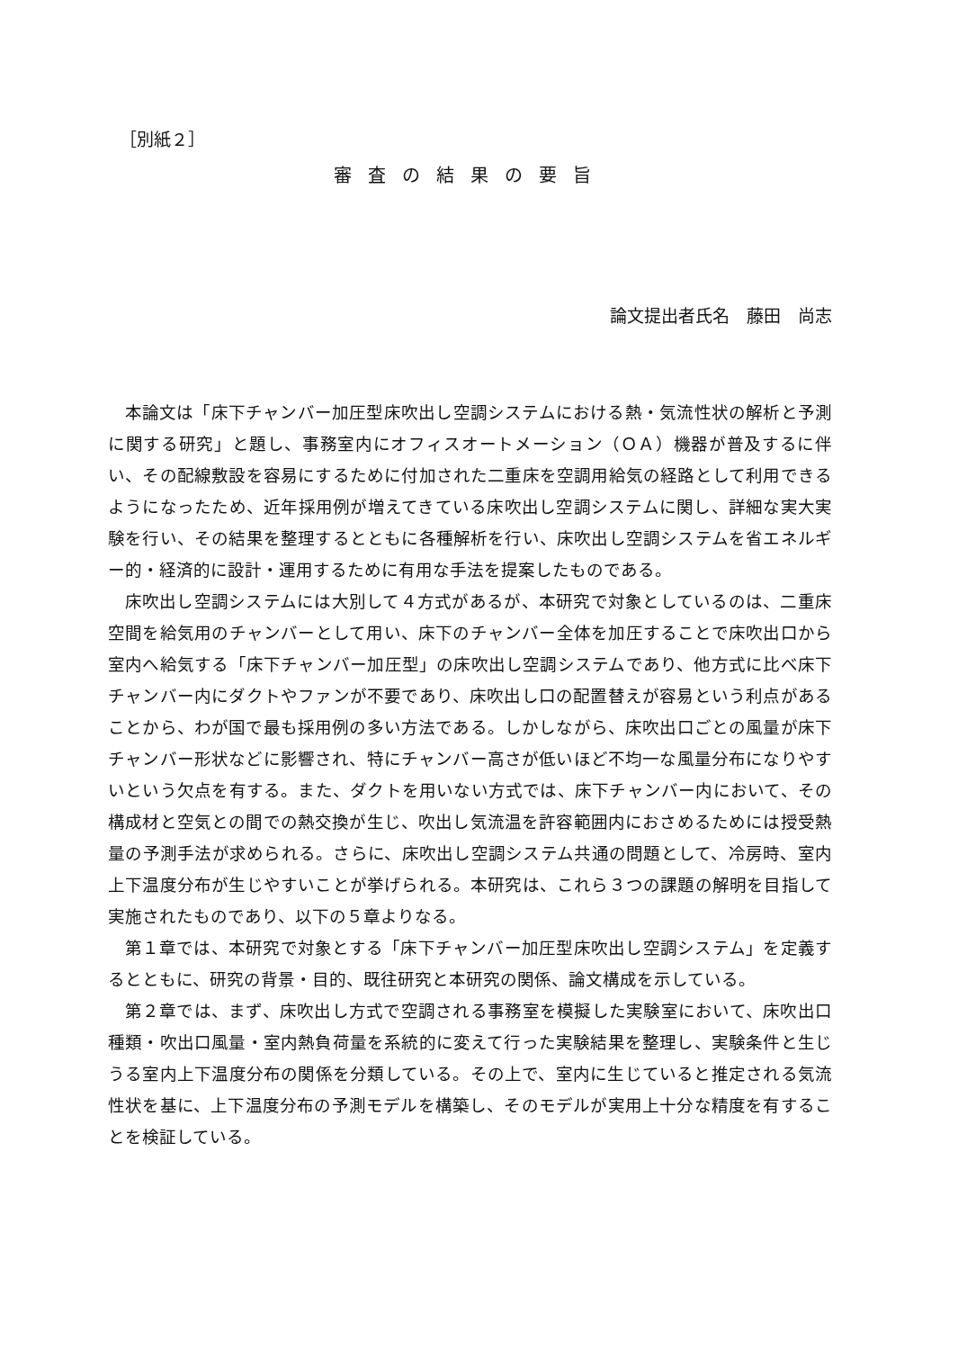［別紙２］
審査の結果の要旨
論文提出者氏名　藤田　尚志
本論文は「床下チャンバー加圧型床吹出し空調システムにおける熱・気流性状の解析と予測に関する研究」と題し、事務室内にオフィスオートメーション（ＯＡ）機器が普及するに伴い、その配線敷設を容易にするために付加された二重床を空調用給気の経路として利用できるようになったため、近年採用例が増えてきている床吹出し空調システムに関し、詳細な実大実験を行い、その結果を整理するとともに各種解析を行い、床吹出し空調システムを省エネルギー的・経済的に設計・運用するために有用な手法を提案したものである。
床吹出し空調システムには大別して４方式があるが、本研究で対象としているのは、二重床空間を給気用のチャンバーとして用い、床下のチャンバー全体を加圧することで床吹出口から室内へ給気する「床下チャンバー加圧型」の床吹出し空調システムであり、他方式に比べ床下チャンバー内にダクトやファンが不要であり、床吹出し口の配置替えが容易という利点があることから、わが国で最も採用例の多い方法である。しかしながら、床吹出口ごとの風量が床下チャンバー形状などに影響され、特にチャンバー高さが低いほど不均一な風量分布になりやすいという欠点を有する。また、ダクトを用いない方式では、床下チャンバー内において、その構成材と空気との間での熱交換が生じ、吹出し気流温を許容範囲内におさめるためには授受熱量の予測手法が求められる。さらに、床吹出し空調システム共通の問題として、冷房時、室内上下温度分布が生じやすいことが挙げられる。本研究は、これら３つの課題の解明を目指して実施されたものであり、以下の５章よりなる。
第１章では、本研究で対象とする「床下チャンバー加圧型床吹出し空調システム」を定義するとともに、研究の背景・目的、既往研究と本研究の関係、論文構成を示している。
第２章では、まず、床吹出し方式で空調される事務室を模擬した実験室において、床吹出口種類・吹出口風量・室内熱負荷量を系統的に変えて行った実験結果を整理し、実験条件と生じうる室内上下温度分布の関係を分類している。その上で、室内に生じていると推定される気流性状を基に、上下温度分布の予測モデルを構築し、そのモデルが実用上十分な精度を有することを検証している。